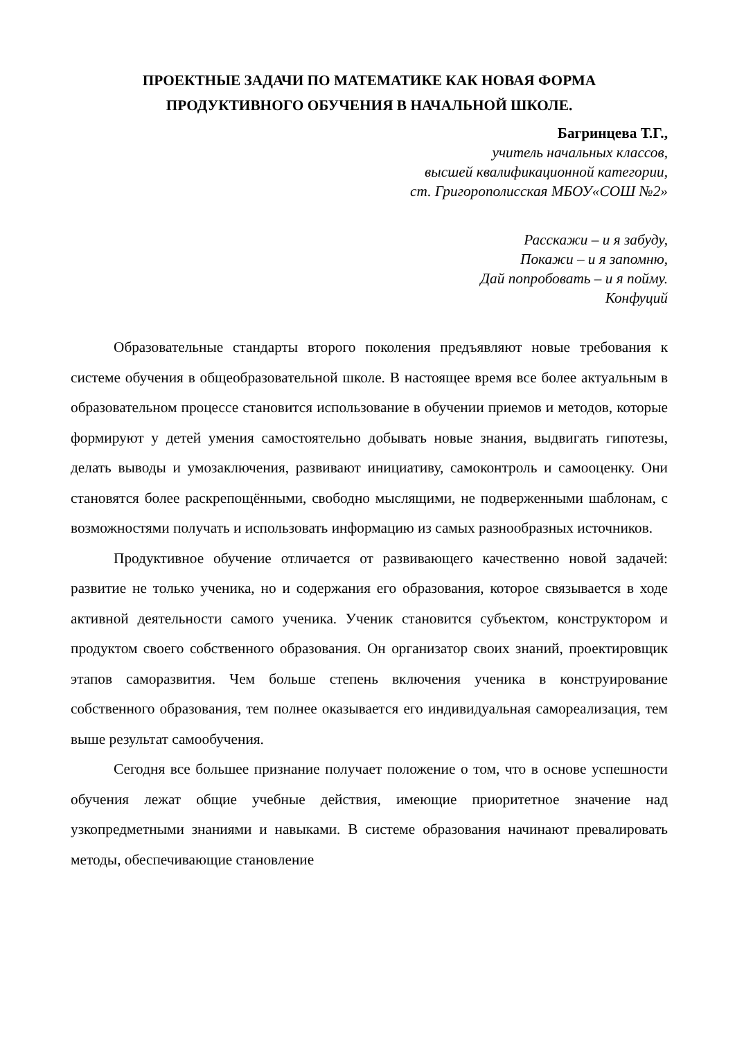ПРОЕКТНЫЕ ЗАДАЧИ ПО МАТЕМАТИКЕ КАК НОВАЯ ФОРМА
ПРОДУКТИВНОГО ОБУЧЕНИЯ В НАЧАЛЬНОЙ ШКОЛЕ.
Багринцева Т.Г.,
учитель начальных классов,
высшей квалификационной категории,
ст. Григорополисская МБОУ«СОШ №2»
Расскажи – и я забуду,
Покажи – и я запомню,
Дай попробовать – и я пойму.
Конфуций
Образовательные стандарты второго поколения предъявляют новые требования к системе обучения в общеобразовательной школе. В настоящее время все более актуальным в образовательном процессе становится использование в обучении приемов и методов, которые формируют у детей умения самостоятельно добывать новые знания, выдвигать гипотезы, делать выводы и умозаключения, развивают инициативу, самоконтроль и самооценку. Они становятся более раскрепощёнными, свободно мыслящими, не подверженными шаблонам, с возможностями получать и использовать информацию из самых разнообразных источников.
Продуктивное обучение отличается от развивающего качественно новой задачей: развитие не только ученика, но и содержания его образования, которое связывается в ходе активной деятельности самого ученика. Ученик становится субъектом, конструктором и продуктом своего собственного образования. Он организатор своих знаний, проектировщик этапов саморазвития. Чем больше степень включения ученика в конструирование собственного образования, тем полнее оказывается его индивидуальная самореализация, тем выше результат самообучения.
Сегодня все большее признание получает положение о том, что в основе успешности обучения лежат общие учебные действия, имеющие приоритетное значение над узкопредметными знаниями и навыками. В системе образования начинают превалировать методы, обеспечивающие становление